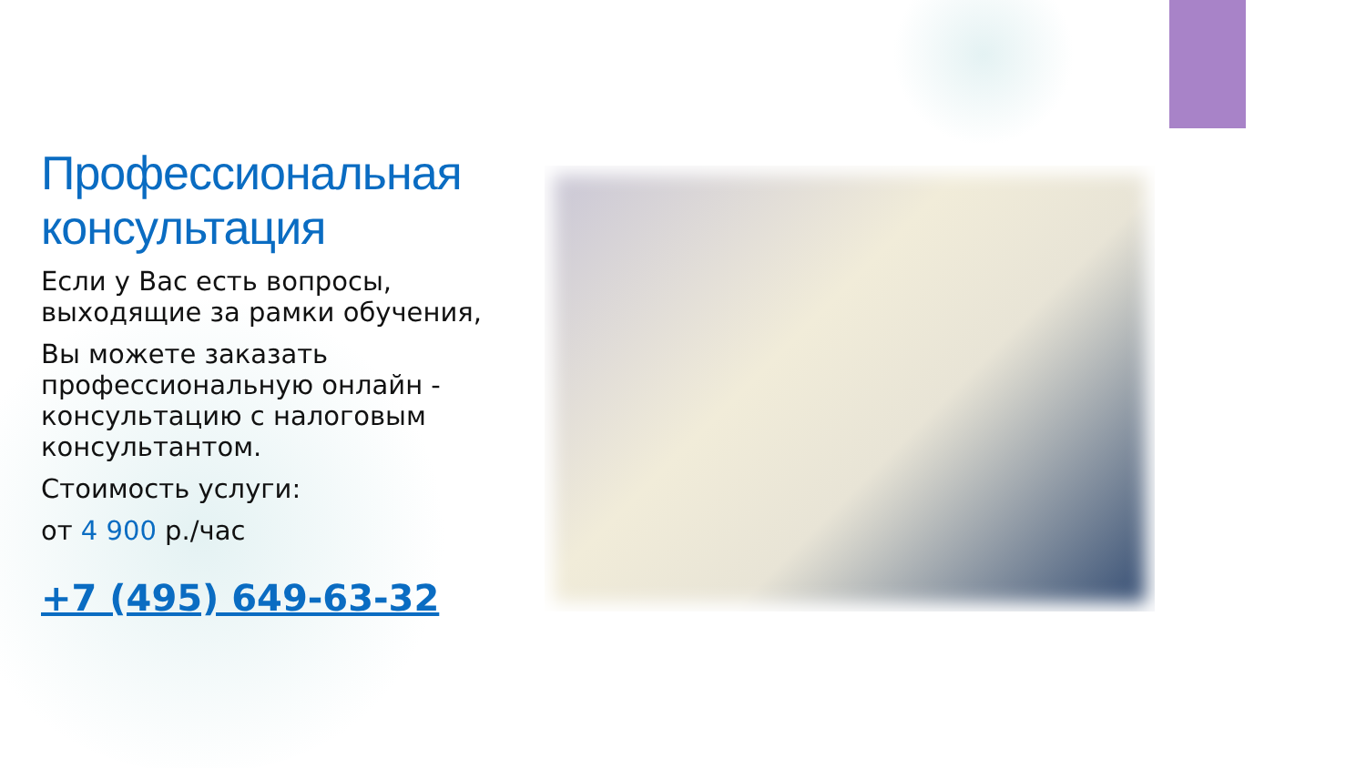Профессиональная консультация
Если у Вас есть вопросы, выходящие за рамки обучения,
Вы можете заказать профессиональную онлайн - консультацию с налоговым консультантом.
Стоимость услуги:
от 4 900 р./час
+7 (495) 649-63-32